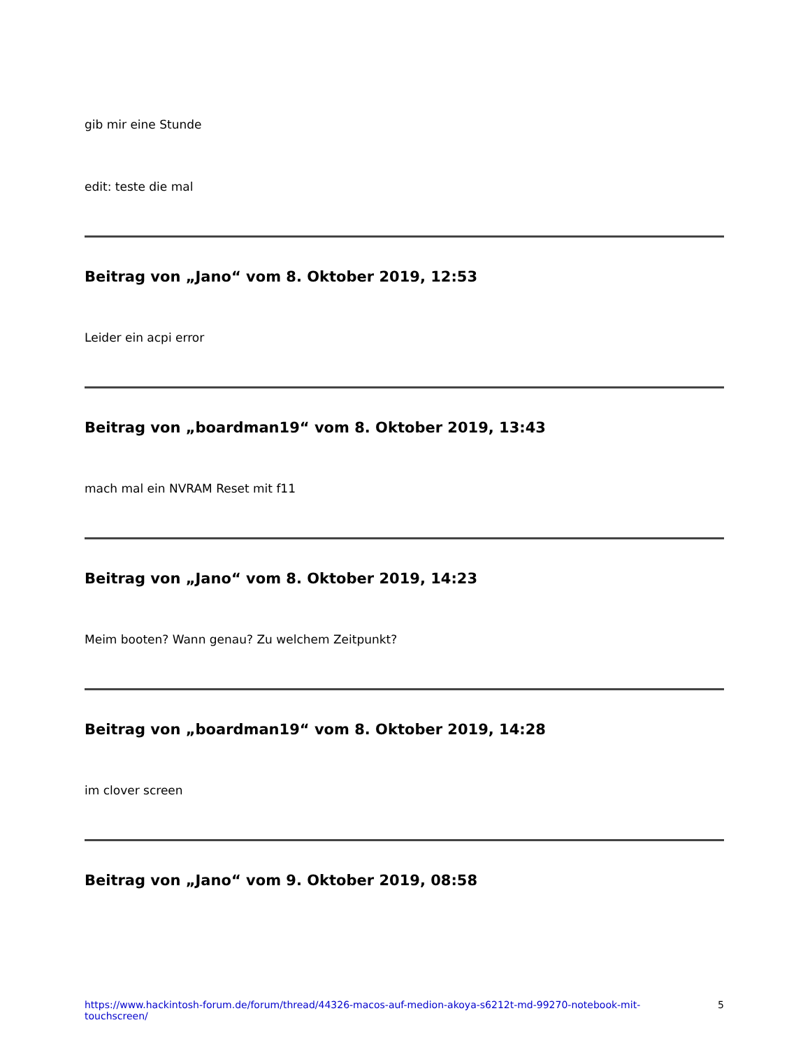gib mir eine Stunde
edit: teste die mal
Beitrag von „Jano“ vom 8. Oktober 2019, 12:53
Leider ein acpi error
Beitrag von „boardman19“ vom 8. Oktober 2019, 13:43
mach mal ein NVRAM Reset mit f11
Beitrag von „Jano“ vom 8. Oktober 2019, 14:23
Meim booten? Wann genau? Zu welchem Zeitpunkt?
Beitrag von „boardman19“ vom 8. Oktober 2019, 14:28
im clover screen
Beitrag von „Jano“ vom 9. Oktober 2019, 08:58
https://www.hackintosh-forum.de/forum/thread/44326-macos-auf-medion-akoya-s6212t-md-99270-notebook-mit-touchscreen/ 5